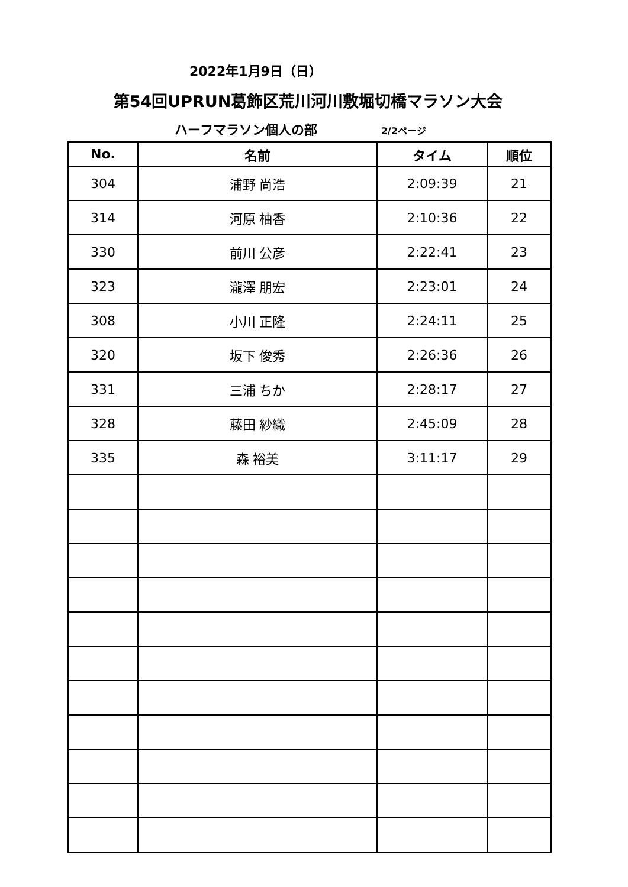2022年1月9日（日）
第54回UPRUN葛飾区荒川河川敷堀切橋マラソン大会
ハーフマラソン個人の部 2/2ページ
| No. | 名前 | タイム | 順位 |
| --- | --- | --- | --- |
| 304 | 浦野 尚浩 | 2:09:39 | 21 |
| 314 | 河原 柚香 | 2:10:36 | 22 |
| 330 | 前川 公彦 | 2:22:41 | 23 |
| 323 | 瀧澤 朋宏 | 2:23:01 | 24 |
| 308 | 小川 正隆 | 2:24:11 | 25 |
| 320 | 坂下 俊秀 | 2:26:36 | 26 |
| 331 | 三浦 ちか | 2:28:17 | 27 |
| 328 | 藤田 紗織 | 2:45:09 | 28 |
| 335 | 森 裕美 | 3:11:17 | 29 |